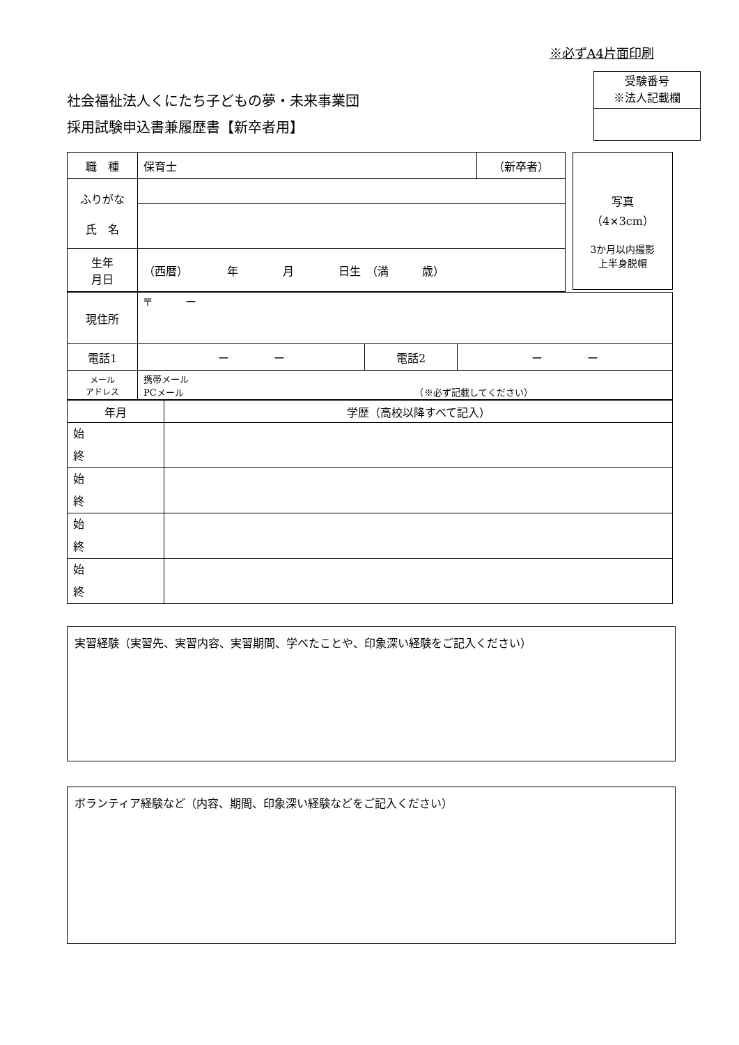※必ずA4片面印刷
社会福祉法人くにたち子どもの夢・未来事業団
採用試験申込書兼履歴書【新卒者用】
受験番号
※法人記載欄
| 職 種 | 保育士 | （新卒者） |
| ふりがな 氏 名 | | |
| 生年 月日 | （西暦） 年 月 日生 （満 歳） | |
写真
（4×3cm）
3か月以内撮影
上半身脱帽
| 現住所 | 〒 ー | | |
| 電話1 | ー ー | 電話2 | ー ー |
| メール アドレス | 携帯メール PCメール （※必ず記載してください） | | |
| 年月 | 学歴（高校以降すべて記入） |
| 始 終 | |
| 始 終 | |
| 始 終 | |
| 始 終 | |
実習経験（実習先、実習内容、実習期間、学べたことや、印象深い経験をご記入ください）
ボランティア経験など（内容、期間、印象深い経験などをご記入ください）